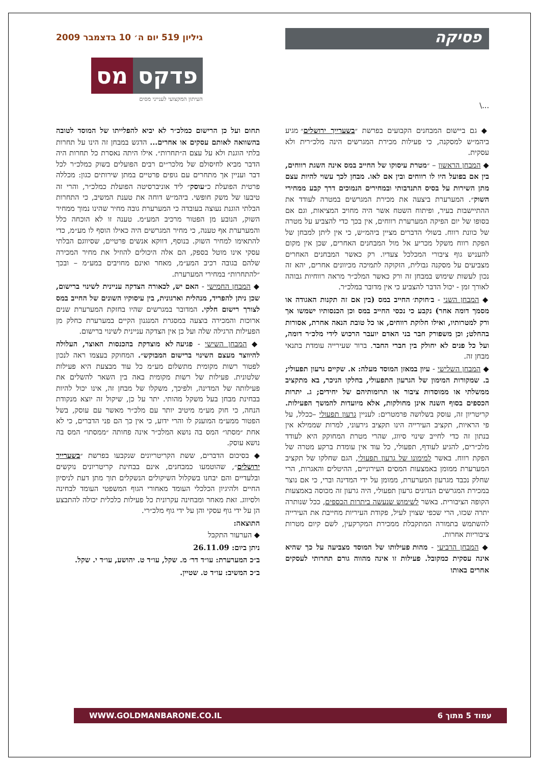פסיקה
...\
גיליון 519 יום ה׳ 10 בדצמבר 2009
פדקס מס
העיתון המקצועי לענייני מסים
◆ גם ביישום המבחנים הקבועים בפרשת ״בשערייך ירושלים״ מגיע ביהמ״ש למסקנה, כי פעילות מכירת המגרשים הינה מלכ״רית ולא עסקית.
◆ המבחן הראשון – ״מטרת עיסוקו של החייב במס אינה השגת רווחים, בין אם בפועל היו לו רווחים ובין אם לאו. מבחן לכך עשוי להיות עצם מתן השירות על בסיס התנדבותי ובמחירים הנמוכים דרך קבע ממחירי השוק״. המערערת ביצעה את מכירת המגרשים במטרה לעודד את ההתיישבות בעיר, ופיתוח השטח אשר היה מחויב המציאות, וגם אם בסופו של יום הפיקה המערערת רווחים, אין בכך כדי להצביע על מטרה של כוונת רווח. בשולי הדברים מציין ביהמ״ש, כי אין ליתן למבחן של הפקת רווח משקל מכריע אל מול המבחנים האחרים, שכן אין מקום להעניש גוף ציבורי המכלכל צעדיו. רק כאשר המבחנים האחרים מצביעים על מסקנה גבולית, הזקוקה לתמיכה מכיוונים אחרים, יהא זה נכון לעשות שימוש במבחן זה ורק כאשר המלכ״ר מראה רווחיות גבוהה לאורך זמן - יכול הדבר להצביע כי אין מדובר במלכ״ר.
◆ המבחן השני - ב׳חוקת׳ החייב במס (בין אם זה תקנות האגודה או מסמך דומה אחר) נקבע כי נכסי החייב במס וכן הכנסותיו ישמשו אך ורק למטרותיו, ואילו חלוקת רווחים, או כל טובת הנאה אחרת, אסורות בהחלט; וכן משפורק חבר בני האדם יועבר הרכוש לידי מלכ״ר דומה, ועל כל פנים לא יחולק בין חברי החבר. ברור שעירייה עומדת בתנאי מבחן זה.
◆ המבחן השלישי - עיון במאזן המוסד מעלה: א. שקיים גרעון תפעולי; ב. שמקורות המימון של הגרעון התפעולי, בחלקו הניכר, בא מתקציב ממשלתי או ממוסדות ציבור או תרומותיהם של יחידים; ג. יתרות הכספים בסוף השנה אינן מחולקות, אלא מיועדות להמשך הפעילות. קריטריון זה, עוסק בשלושה פרמטרים: לעניין גרעון תפעולי –ככלל, על פי הראיות, תקציב העירייה הינו תקציב גירעוני, למרות שממילא אין בנתון זה כדי לחייב שינוי סיווג, שהרי מטרת המחוקק היא לעודד מלכ״רים, להגיע לעודף, תפעולי, כל עוד אין עומדת ברקע מטרה של הפקת רווח. באשר למימונו של גרעון תפעולי, הגם שחלקו של תקציב המערערת ממומן באמצעות המסים העירוניים, ההיטלים והאגרות, הרי שחלק נכבד מגרעון המערערת, ממומן על ידי המדינה וברי, כי אם נוצר במכירת המגרשים הנדונים גרעון תפעולי, היה גרעון זה מכוסה באמצעות הקופה הציבורית. באשר לשימוש שנעשה ביתרות הכספים, ככל שנותרה יתרה שכזו, הרי שכפי שצוין לעיל, פקודת העיריות מחייבת את העירייה להשתמש בתמורה המתקבלת ממכירת המקרקעין, לשם קיום מטרות ציבוריות אחרות.
◆ המבחן הרביעי - מהות פעילותו של המוסד מצביעה על כך שהיא אינה עסקית כמקובל. פעילות זו אינה מהווה גורם תחרותי לעסקים אחרים באותו
תחום ועל כן הרישום כמלכ״ר לא יביא להפלייתו של המוסד לטובה בהשוואה לאותם עסקים או אחרים... הדגש במבחן זה הינו על תחרות בלתי הוגנת ולא על עצם ה״תחרות״. אילו היתה נאסרת כל תחרות היה הדבר מביא לחיסולם של מלכר״ים רבים הפועלים בשוק כמלכ״ר לכל דבר ועניין אך מתחרים עם גופים פרטיים במתן שירותים כגון: מכללה פרטית הפועלת כ״עוסק״ ליד אוניברסיטה הפועלת כמלכ״ר, והרי זה טיבעו של משק חופשי. ביהמ״ש דוחה את טענת המשיב, כי התחרות הבלתי הוגנת נעוצה בעובדה כי המערערת גובה מחיר שהינו נמוך ממחיר השוק, הנובע מן הפטור מרכיב המע״מ. טענה זו לא הוכחה כלל והמערערת אף טענה, כי מחיר המגרשים היה כאילו הוסף לו מע״מ, כדי להתאימו למחיר השוק. בנוסף, דווקא אנשים פרטיים, שסיווגם הבלתי עסקי אינו מוטל בספק, הם אלה היכולים להוזיל את מחיר המכירה שלהם בגובה רכיב המע״מ, מאחר ואינם מחויבים במע״מ – ובכך ״להתחרות״ במחירי המערערת.
◆ המבחן החמישי - האם יש, לכאורה הצדקה עניינית לשינוי ברישום, שכן ניתן להפריד, מנהלית וארגונית, בין עיסוקיו השונים של החייב במס לצורך רישום חלקי. המדובר במגרשים שהיו בחזקת המערערת שנים ארוכות והמכירה בוצעה במסגרת המנגנון הקיים במערערת כחלק מן הפעילות הרגילה שלה ועל כן אין הצדקה עניינית לשינוי ברישום.
◆ המבחן השישי - פגיעה לא מוצדקת בהכנסות האוצר, העלולה להיווצר מעצם השינוי ברישום המבוקש״. המחוקק בעצמו ראה לנכון לפטור רשות מקומית מתשלום מע״מ כל עוד מבצעת היא פעילות שלטונית. פעילות של רשות מקומית באה בין השאר להשלים את פעילותה של המדינה, ולפיכך, משקלו של מבחן זה, אינו יכול להיות בבחינת מבחן בעל משקל מהותי. יתר על כן, שיקול זה יוצא מנקודת הנחה, כי חוק מע״מ מיטיב יותר עם מלכ״ר מאשר עם עוסק, בשל הפטור ממע״מ המוענק לו והרי ידוע, כי אין כך הם פני הדברים, כי לא אחת ״מסתו״ המס בה נושא המלכ״ר אינה פחותה ״ממסתו״ המס בה נושא עוסק.
◆ בסיכום הדברים, ששת הקריטריונים שנקבעו בפרשת ״בשערייך ירושלים״, שהוטמעו כמבחנים, אינם בבחינת קריטריונים נוקשים ובלעדיים והם יבחנו בשקלול השיקולים הנשקלים תוך מתן דעת לניסיון החיים ולהיגיון הכלכלי העומד מאחורי הגוף המשפטי העומד לבחינה ולסיווג. זאת מאחר ומבחינה עקרונית כל פעילות כלכלית יכולה להתבצע הן על ידי גוף עסקי והן על ידי גוף מלכ״רי.
התוצאה:
◆ הערעור התקבל
ניתן ביום: 26.11.09
ב״כ המערערת: עו״ד דר׳ מ. שקל, עו״ד ט. יהושע, עו״ד י. שקל.
ב״כ המשיב: עו״ד ט. שטיין.
עמוד 5 מתוך 6 WWW.GOLDMANBARONE.CO.IL